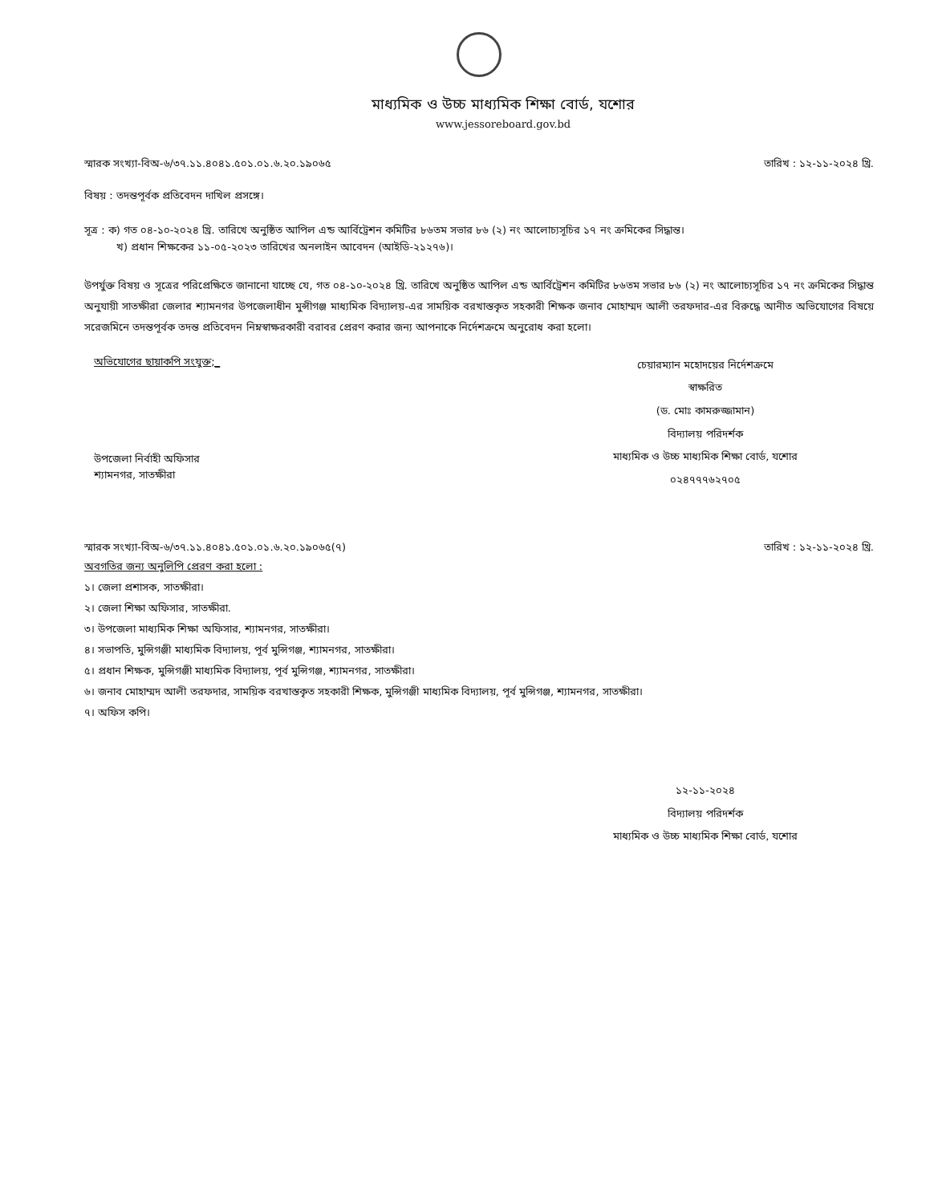মাধ্যমিক ও উচ্চ মাধ্যমিক শিক্ষা বোর্ড, যশোর
www.jessoreboard.gov.bd
স্মারক সংখ্যা-বিঅ-৬/৩৭.১১.৪০৪১.৫০১.০১.৬.২০.১৯০৬৫ তারিখ : ১২-১১-২০২৪ খ্রি.
বিষয় : তদন্তপূর্বক প্রতিবেদন দাখিল প্রসঙ্গে।
সূত্র : ক) গত ০৪-১০-২০২৪ খ্রি. তারিখে অনুষ্ঠিত আপিল এন্ড আর্বিট্রেশন কমিটির ৮৬তম সভার ৮৬ (২) নং আলোচ্যসূচির ১৭ নং ক্রমিকের সিদ্ধান্ত।
খ) প্রধান শিক্ষকের ১১-০৫-২০২৩ তারিখের অনলাইন আবেদন (আইডি-২১২৭৬)।
উপর্যুক্ত বিষয় ও সূত্রের পরিপ্রেক্ষিতে জানানো যাচ্ছে যে, গত ০৪-১০-২০২৪ খ্রি. তারিখে অনুষ্ঠিত আপিল এন্ড আর্বিট্রেশন কমিটির ৮৬তম সভার ৮৬ (২) নং আলোচ্যসূচির ১৭ নং ক্রমিকের সিদ্ধান্ত অনুযায়ী সাতক্ষীরা জেলার শ্যামনগর উপজেলাধীন মুন্সীগঞ্জ মাধ্যমিক বিদ্যালয়-এর সাময়িক বরখাস্তকৃত সহকারী শিক্ষক জনাব মোহাম্মদ আলী তরফদার-এর বিরুদ্ধে আনীত অভিযোগের বিষয়ে সরেজমিনে তদন্তপূর্বক তদন্ত প্রতিবেদন নিম্নস্বাক্ষরকারী বরাবর প্রেরণ করার জন্য আপনাকে নির্দেশক্রমে অনুরোধ করা হলো।
অভিযোগের ছায়াকপি সংযুক্ত;_
উপজেলা নির্বাহী অফিসার
শ্যামনগর, সাতক্ষীরা
চেয়ারম্যান মহোদয়ের নির্দেশক্রমে
স্বাক্ষরিত
(ড. মোঃ কামরুজ্জামান)
বিদ্যালয় পরিদর্শক
মাধ্যমিক ও উচ্চ মাধ্যমিক শিক্ষা বোর্ড, যশোর
০২৪৭৭৭৬২৭০৫
স্মারক সংখ্যা-বিঅ-৬/৩৭.১১.৪০৪১.৫০১.০১.৬.২০.১৯০৬৫(৭) তারিখ : ১২-১১-২০২৪ খ্রি.
অবগতির জন্য অনুলিপি প্রেরণ করা হলো :
১। জেলা প্রশাসক, সাতক্ষীরা।
২। জেলা শিক্ষা অফিসার, সাতক্ষীরা.
৩। উপজেলা মাধ্যমিক শিক্ষা অফিসার, শ্যামনগর, সাতক্ষীরা।
৪। সভাপতি, মুন্সিগঞ্জী মাধ্যমিক বিদ্যালয়, পূর্ব মুন্সিগঞ্জ, শ্যামনগর, সাতক্ষীরা।
৫। প্রধান শিক্ষক, মুন্সিগঞ্জী মাধ্যমিক বিদ্যালয়, পূর্ব মুন্সিগঞ্জ, শ্যামনগর, সাতক্ষীরা।
৬। জনাব মোহাম্মদ আলী তরফদার, সাময়িক বরখাস্তকৃত সহকারী শিক্ষক, মুন্সিগঞ্জী মাধ্যমিক বিদ্যালয়, পূর্ব মুন্সিগঞ্জ, শ্যামনগর, সাতক্ষীরা।
৭। অফিস কপি।
১২-১১-২০২৪
বিদ্যালয় পরিদর্শক
মাধ্যমিক ও উচ্চ মাধ্যমিক শিক্ষা বোর্ড, যশোর